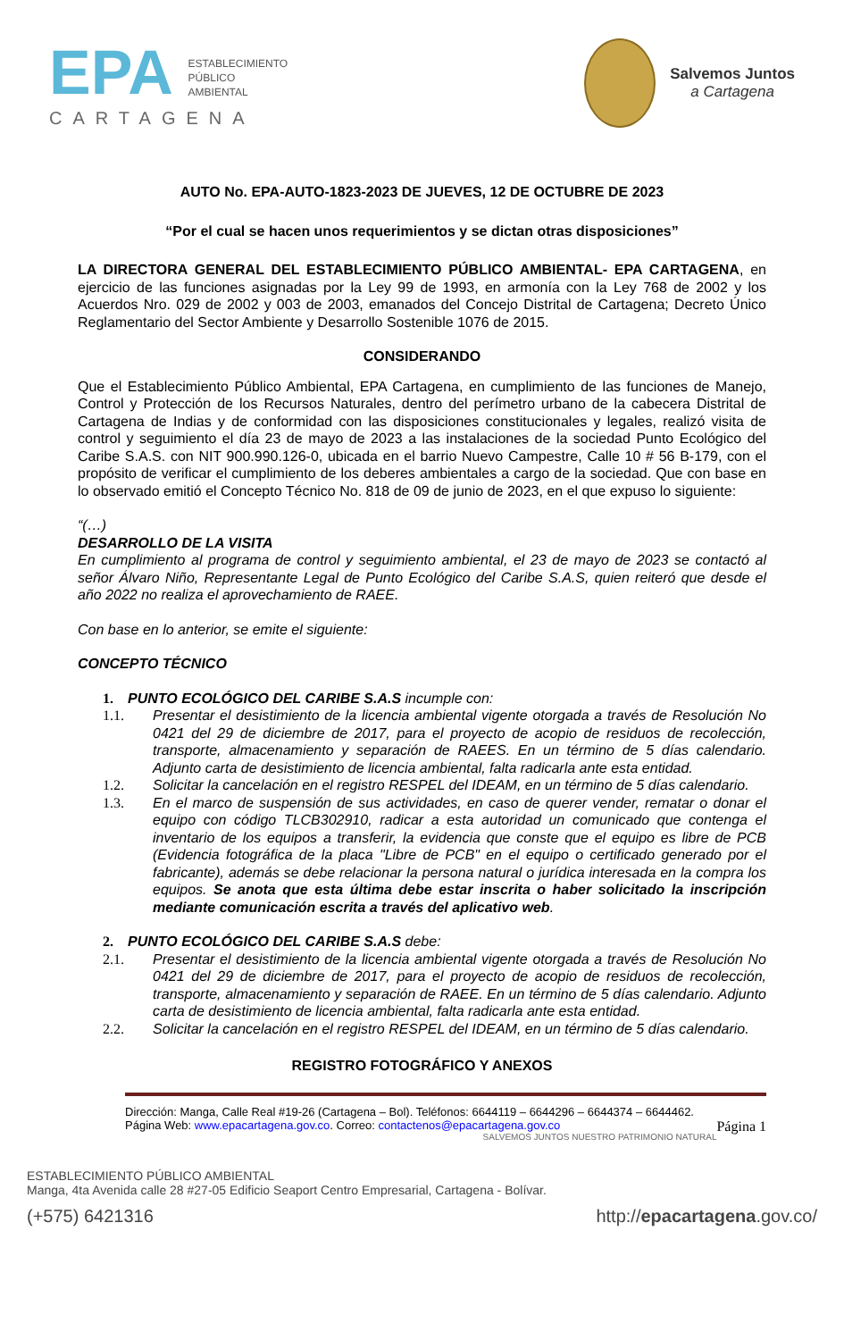EPA ESTABLECIMIENTO
PÚBLICO
AMBIENTAL
CARTAGENA
Salvemos Juntos
a Cartagena
AUTO No. EPA-AUTO-1823-2023 DE JUEVES, 12 DE OCTUBRE DE 2023
“Por el cual se hacen unos requerimientos y se dictan otras disposiciones”
LA DIRECTORA GENERAL DEL ESTABLECIMIENTO PÚBLICO AMBIENTAL- EPA CARTAGENA, en ejercicio de las funciones asignadas por la Ley 99 de 1993, en armonía con la Ley 768 de 2002 y los Acuerdos Nro. 029 de 2002 y 003 de 2003, emanados del Concejo Distrital de Cartagena; Decreto Único Reglamentario del Sector Ambiente y Desarrollo Sostenible 1076 de 2015.
CONSIDERANDO
Que el Establecimiento Público Ambiental, EPA Cartagena, en cumplimiento de las funciones de Manejo, Control y Protección de los Recursos Naturales, dentro del perímetro urbano de la cabecera Distrital de Cartagena de Indias y de conformidad con las disposiciones constitucionales y legales, realizó visita de control y seguimiento el día 23 de mayo de 2023 a las instalaciones de la sociedad Punto Ecológico del Caribe S.A.S. con NIT 900.990.126-0, ubicada en el barrio Nuevo Campestre, Calle 10 # 56 B-179, con el propósito de verificar el cumplimiento de los deberes ambientales a cargo de la sociedad. Que con base en lo observado emitió el Concepto Técnico No. 818 de 09 de junio de 2023, en el que expuso lo siguiente:
“(…)
DESARROLLO DE LA VISITA
En cumplimiento al programa de control y seguimiento ambiental, el 23 de mayo de 2023 se contactó al señor Álvaro Niño, Representante Legal de Punto Ecológico del Caribe S.A.S, quien reiteró que desde el año 2022 no realiza el aprovechamiento de RAEE.
Con base en lo anterior, se emite el siguiente:
CONCEPTO TÉCNICO
1. PUNTO ECOLÓGICO DEL CARIBE S.A.S incumple con:
1.1. Presentar el desistimiento de la licencia ambiental vigente otorgada a través de Resolución No 0421 del 29 de diciembre de 2017, para el proyecto de acopio de residuos de recolección, transporte, almacenamiento y separación de RAEES. En un término de 5 días calendario. Adjunto carta de desistimiento de licencia ambiental, falta radicarla ante esta entidad.
1.2. Solicitar la cancelación en el registro RESPEL del IDEAM, en un término de 5 días calendario.
1.3. En el marco de suspensión de sus actividades, en caso de querer vender, rematar o donar el equipo con código TLCB302910, radicar a esta autoridad un comunicado que contenga el inventario de los equipos a transferir, la evidencia que conste que el equipo es libre de PCB (Evidencia fotográfica de la placa "Libre de PCB" en el equipo o certificado generado por el fabricante), además se debe relacionar la persona natural o jurídica interesada en la compra los equipos. Se anota que esta última debe estar inscrita o haber solicitado la inscripción mediante comunicación escrita a través del aplicativo web.
2. PUNTO ECOLÓGICO DEL CARIBE S.A.S debe:
2.1. Presentar el desistimiento de la licencia ambiental vigente otorgada a través de Resolución No 0421 del 29 de diciembre de 2017, para el proyecto de acopio de residuos de recolección, transporte, almacenamiento y separación de RAEE. En un término de 5 días calendario. Adjunto carta de desistimiento de licencia ambiental, falta radicarla ante esta entidad.
2.2. Solicitar la cancelación en el registro RESPEL del IDEAM, en un término de 5 días calendario.
REGISTRO FOTOGRÁFICO Y ANEXOS
Dirección: Manga, Calle Real #19-26 (Cartagena – Bol). Teléfonos: 6644119 – 6644296 – 6644374 – 6644462.
Página Web: www.epacartagena.gov.co. Correo: contactenos@epacartagena.gov.co Página 1
SALVEMOS JUNTOS NUESTRO PATRIMONIO NATURAL
ESTABLECIMIENTO PÚBLICO AMBIENTAL
Manga, 4ta Avenida calle 28 #27-05 Edificio Seaport Centro Empresarial, Cartagena - Bolívar.
(+575) 6421316 http://epacartagena.gov.co/